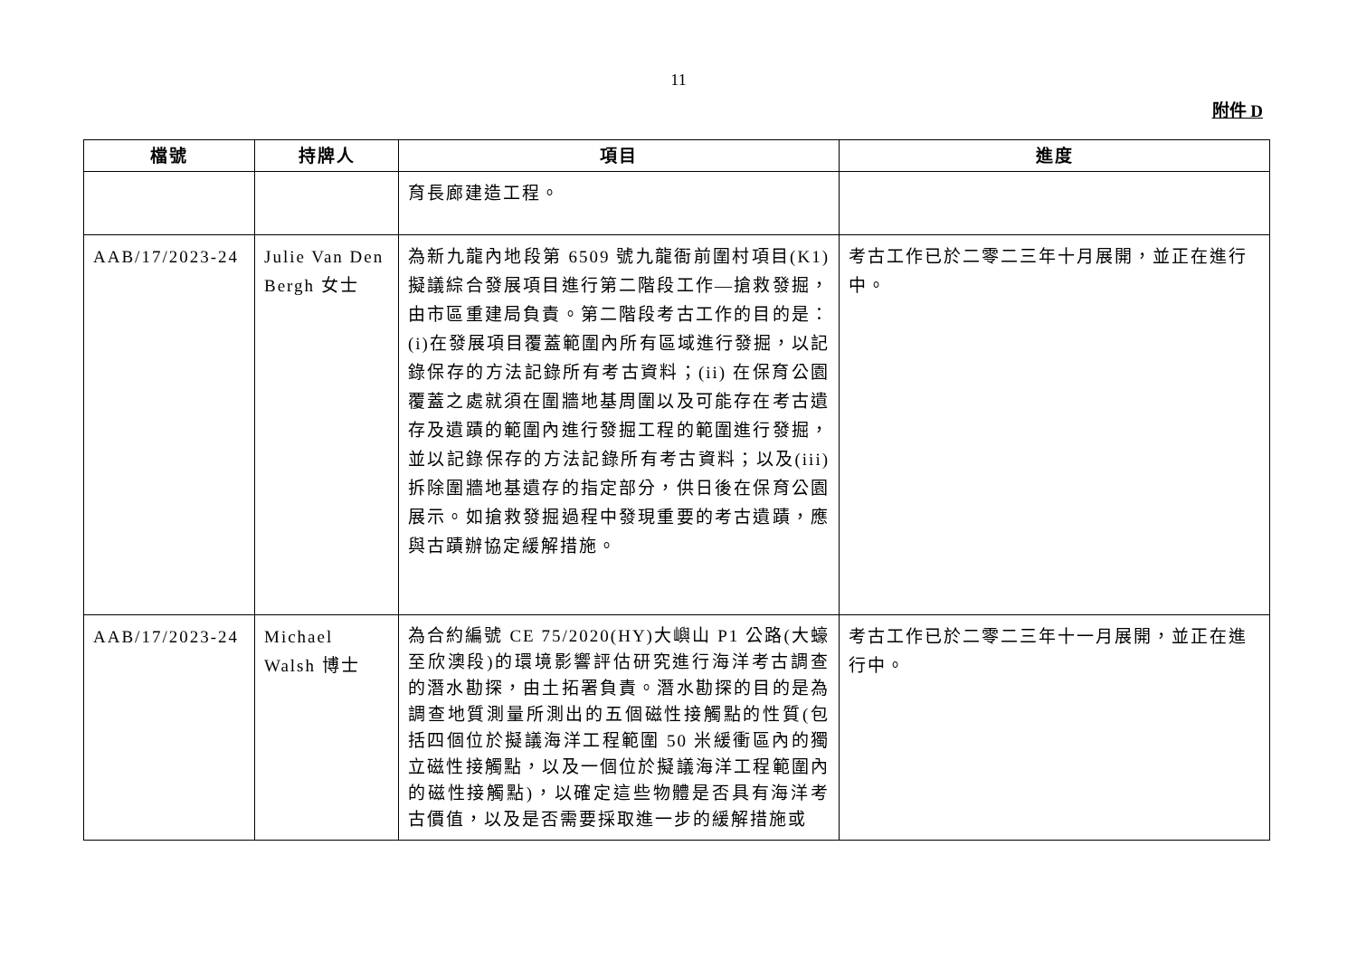11
附件 D
| 檔號 | 持牌人 | 項目 | 進度 |
| --- | --- | --- | --- |
| | | 育長廊建造工程。 | |
| AAB/17/2023-24 | Julie Van Den Bergh 女士 | 為新九龍內地段第 6509 號九龍衙前圍村項目(K1)擬議綜合發展項目進行第二階段工作—搶救發掘，由市區重建局負責。第二階段考古工作的目的是：(i)在發展項目覆蓋範圍內所有區域進行發掘，以記錄保存的方法記錄所有考古資料；(ii) 在保育公園覆蓋之處就須在圍牆地基周圍以及可能存在考古遺存及遺蹟的範圍內進行發掘工程的範圍進行發掘，並以記錄保存的方法記錄所有考古資料；以及(iii)拆除圍牆地基遺存的指定部分，供日後在保育公園展示。如搶救發掘過程中發現重要的考古遺蹟，應與古蹟辦協定緩解措施。 | 考古工作已於二零二三年十月展開，並正在進行中。 |
| AAB/17/2023-24 | Michael Walsh 博士 | 為合約編號 CE 75/2020(HY)大嶼山 P1 公路(大蠔至欣澳段)的環境影響評估研究進行海洋考古調查的潛水勘探，由土拓署負責。潛水勘探的目的是為調查地質測量所測出的五個磁性接觸點的性質(包括四個位於擬議海洋工程範圍 50 米緩衝區內的獨立磁性接觸點，以及一個位於擬議海洋工程範圍內的磁性接觸點)，以確定這些物體是否具有海洋考古價值，以及是否需要採取進一步的緩解措施或 | 考古工作已於二零二三年十一月展開，並正在進行中。 |